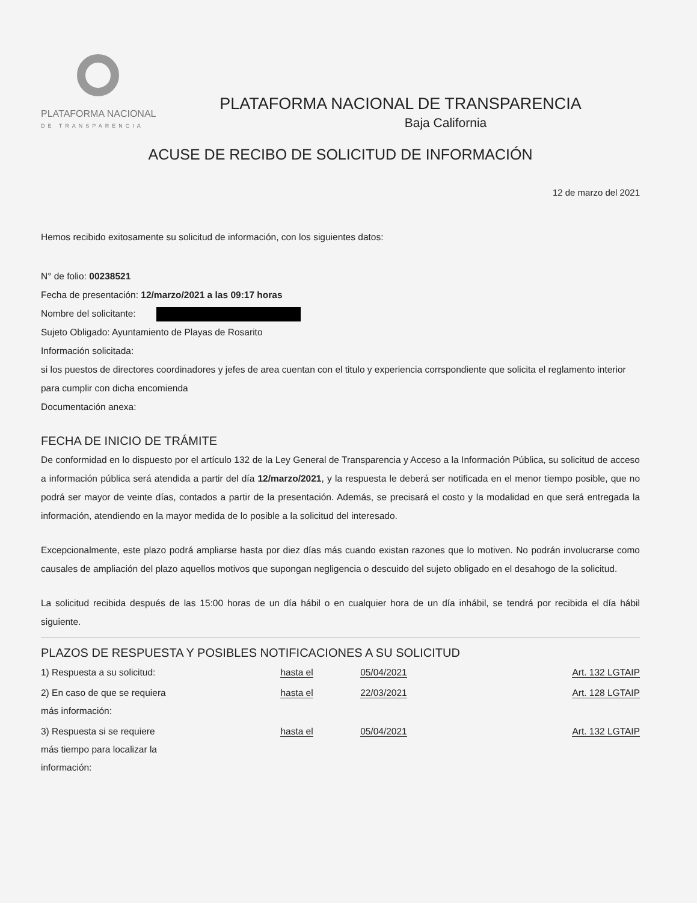PLATAFORMA NACIONAL
DE TRANSPARENCIA
PLATAFORMA NACIONAL DE TRANSPARENCIA
Baja California
ACUSE DE RECIBO DE SOLICITUD DE INFORMACIÓN
12 de marzo del 2021
Hemos recibido exitosamente su solicitud de información, con los siguientes datos:
N° de folio: 00238521
Fecha de presentación: 12/marzo/2021 a las 09:17 horas
Nombre del solicitante:
Sujeto Obligado: Ayuntamiento de Playas de Rosarito
Información solicitada:
si los puestos de directores coordinadores y jefes de area cuentan con el titulo y experiencia corrspondiente que solicita el reglamento interior para cumplir con dicha encomienda
Documentación anexa:
FECHA DE INICIO DE TRÁMITE
De conformidad en lo dispuesto por el artículo 132 de la Ley General de Transparencia y Acceso a la Información Pública, su solicitud de acceso a información pública será atendida a partir del día 12/marzo/2021, y la respuesta le deberá ser notificada en el menor tiempo posible, que no podrá ser mayor de veinte días, contados a partir de la presentación. Además, se precisará el costo y la modalidad en que será entregada la información, atendiendo en la mayor medida de lo posible a la solicitud del interesado.
Excepcionalmente, este plazo podrá ampliarse hasta por diez días más cuando existan razones que lo motiven. No podrán involucrarse como causales de ampliación del plazo aquellos motivos que supongan negligencia o descuido del sujeto obligado en el desahogo de la solicitud.
La solicitud recibida después de las 15:00 horas de un día hábil o en cualquier hora de un día inhábil, se tendrá por recibida el día hábil siguiente.
PLAZOS DE RESPUESTA Y POSIBLES NOTIFICACIONES A SU SOLICITUD
| 1) Respuesta a su solicitud: | hasta el | 05/04/2021 | Art. 132 LGTAIP |
| 2) En caso de que se requiera más información: | hasta el | 22/03/2021 | Art. 128 LGTAIP |
| 3) Respuesta si se requiere más tiempo para localizar la información: | hasta el | 05/04/2021 | Art. 132 LGTAIP |